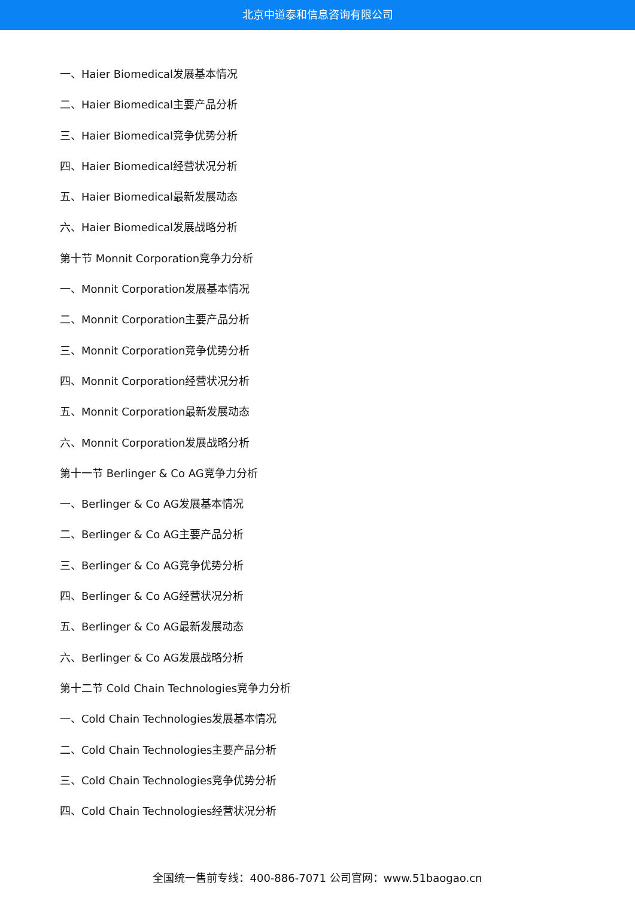北京中道泰和信息咨询有限公司
一、Haier Biomedical发展基本情况
二、Haier Biomedical主要产品分析
三、Haier Biomedical竞争优势分析
四、Haier Biomedical经营状况分析
五、Haier Biomedical最新发展动态
六、Haier Biomedical发展战略分析
第十节 Monnit Corporation竞争力分析
一、Monnit Corporation发展基本情况
二、Monnit Corporation主要产品分析
三、Monnit Corporation竞争优势分析
四、Monnit Corporation经营状况分析
五、Monnit Corporation最新发展动态
六、Monnit Corporation发展战略分析
第十一节 Berlinger & Co AG竞争力分析
一、Berlinger & Co AG发展基本情况
二、Berlinger & Co AG主要产品分析
三、Berlinger & Co AG竞争优势分析
四、Berlinger & Co AG经营状况分析
五、Berlinger & Co AG最新发展动态
六、Berlinger & Co AG发展战略分析
第十二节 Cold Chain Technologies竞争力分析
一、Cold Chain Technologies发展基本情况
二、Cold Chain Technologies主要产品分析
三、Cold Chain Technologies竞争优势分析
四、Cold Chain Technologies经营状况分析
全国统一售前专线：400-886-7071 公司官网：www.51baogao.cn